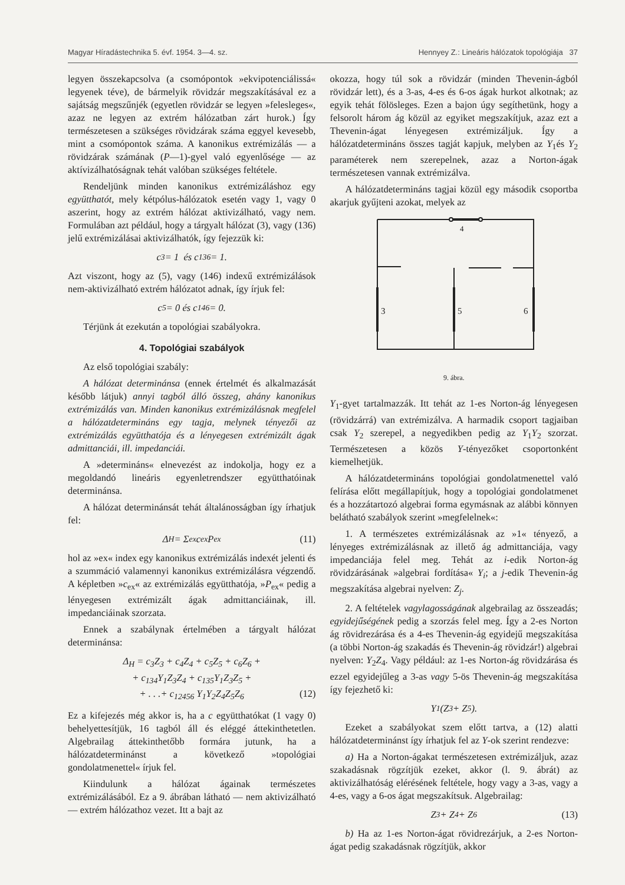Magyar Híradástechnika 5. évf. 1954. 3—4. sz. Hennyey Z.: Lineáris hálózatok topológiája 37
legyen összekapcsolva (a csomópontok »ekvipotenciálissá« legyenek téve), de bármelyik rövidzár megszakításával ez a sajátság megszűnjék (egyetlen rövidzár se legyen »felesleges«, azaz ne legyen az extrém hálózatban zárt hurok.) Így természetesen a szükséges rövidzárak száma eggyel kevesebb, mint a csomópontok száma. A kanonikus extrémizálás — a rövidzárak számának (P—1)-gyel való egyenlősége — az aktívizálhatóságnak tehát valóban szükséges feltétele.
Rendeljünk minden kanonikus extrémizáláshoz egy együtthatót, mely kétpólus-hálózatok esetén vagy 1, vagy 0 aszerint, hogy az extrém hálózat aktivizálható, vagy nem. Formulában azt például, hogy a tárgyalt hálózat (3), vagy (136) jelű extrémizálásai aktivizálhatók, így fejezzük ki:
c<sub>3</sub> = 1 és c<sub>136</sub> = 1.
Azt viszont, hogy az (5), vagy (146) indexű extrémizálások nem-aktivizálható extrém hálózatot adnak, így írjuk fel:
c<sub>5</sub> = 0 és c<sub>146</sub> = 0.
Térjünk át ezekután a topológiai szabályokra.
4. Topológiai szabályok
Az első topológiai szabály:
A hálózat determinánsa (ennek értelmét és alkalmazását később látjuk) annyi tagból álló összeg, ahány kanonikus extrémizálás van. Minden kanonikus extrémizálásnak megfelel a hálózatdetermináns egy tagja, melynek tényezői az extrémizálás együtthatója és a lényegesen extrémizált ágak admittanciái, ill. impedanciái.
A »determináns« elnevezést az indokolja, hogy ez a megoldandó lineáris egyenletrendszer együtthatóinak determinánsa.
A hálózat determinánsát tehát általánosságban így írhatjuk fel:
Δ<sub>H</sub> = Σ<sub>ex</sub> c<sub>ex</sub> P<sub>ex</sub> (11)
hol az »ex« index egy kanonikus extrémizálás indexét jelenti és a szummáció valamennyi kanonikus extrémizálásra végzendő. A képletben »c<sub>ex</sub>« az extrémizálás együtthatója, »P<sub>ex</sub>« pedig a lényegesen extrémizált ágak admittanciáinak, ill. impedanciáinak szorzata.
Ennek a szabálynak értelmében a tárgyalt hálózat determinánsa:
Δ<sub>H</sub> = c<sub>3</sub>Z<sub>3</sub> + c<sub>4</sub>Z<sub>4</sub> + c<sub>5</sub>Z<sub>5</sub> + c<sub>6</sub>Z<sub>6</sub> +
+ c<sub>134</sub>Y<sub>1</sub>Z<sub>3</sub>Z<sub>4</sub> + c<sub>135</sub>Y<sub>1</sub>Z<sub>3</sub>Z<sub>5</sub> +
+ . . .+ c<sub>12456</sub> Y<sub>1</sub>Y<sub>2</sub>Z<sub>4</sub>Z<sub>5</sub>Z<sub>6</sub> (12)
Ez a kifejezés még akkor is, ha a c együtthatókat (1 vagy 0) behelyettesítjük, 16 tagból áll és eléggé áttekinthetetlen. Algebrailag áttekinthetőbb formára jutunk, ha a hálózatdeterminánst a következő »topológiai gondolatmenettel« írjuk fel.
Kiindulunk a hálózat ágainak természetes extrémizálásából. Ez a 9. ábrában látható — nem aktivizálható — extrém hálózathoz vezet. Itt a bajt az
okozza, hogy túl sok a rövidzár (minden Thevenin-ágból rövidzár lett), és a 3-as, 4-es és 6-os ágak hurkot alkotnak; az egyik tehát fölösleges. Ezen a bajon úgy segíthetünk, hogy a felsorolt három ág közül az egyiket megszakítjuk, azaz ezt a Thevenin-ágat lényegesen extrémizáljuk. Így a hálózatdetermináns összes tagját kapjuk, melyben az Y<sub>1</sub>és Y<sub>2</sub> paraméterek nem szerepelnek, azaz a Norton-ágak természetesen vannak extrémizálva.
A hálózatdetermináns tagjai közül egy második csoportba akarjuk gyűjteni azokat, melyek az
4
3
5
6
9. ábra.
Y<sub>1</sub>-gyet tartalmazzák. Itt tehát az 1-es Norton-ág lényegesen (rövidzárrá) van extrémizálva. A harmadik csoport tagjaiban csak Y<sub>2</sub> szerepel, a negyedikben pedig az Y<sub>1</sub>Y<sub>2</sub> szorzat. Természetesen a közös Y-tényezőket csoportonként kiemelhetjük.
A hálózatdetermináns topológiai gondolatmenettel való felírása előtt megállapítjuk, hogy a topológiai gondolatmenet és a hozzátartozó algebrai forma egymásnak az alábbi könnyen belátható szabályok szerint »megfelelnek«:
1. A természetes extrémizálásnak az »1« tényező, a lényeges extrémizálásnak az illető ág admittanciája, vagy impedanciája felel meg. Tehát az i-edik Norton-ág rövidzárásának »algebrai fordítása« Y<sub>i</sub>; a j-edik Thevenin-ág megszakítása algebrai nyelven: Z<sub>j</sub>.
2. A feltételek vagylagosságának algebrailag az összeadás; egyidejűségének pedig a szorzás felel meg. Így a 2-es Norton ág rövidrezárása és a 4-es Thevenin-ág egyidejű megszakítása (a többi Norton-ág szakadás és Thevenin-ág rövidzár!) algebrai nyelven: Y<sub>2</sub>Z<sub>4</sub>. Vagy például: az 1-es Norton-ág rövidzárása és ezzel egyidejűleg a 3-as vagy 5-ös Thevenin-ág megszakítása így fejezhető ki:
Y<sub>1</sub>(Z<sub>3</sub> + Z<sub>5</sub>).
Ezeket a szabályokat szem előtt tartva, a (12) alatti hálózatdeterminánst így írhatjuk fel az Y-ok szerint rendezve:
a) Ha a Norton-ágakat természetesen extrémizáljuk, azaz szakadásnak rögzítjük ezeket, akkor (l. 9. ábrát) az aktivizálhatóság elérésének feltétele, hogy vagy a 3-as, vagy a 4-es, vagy a 6-os ágat megszakítsuk. Algebrailag:
Z<sub>3</sub> + Z<sub>4</sub> + Z<sub>6</sub> (13)
b) Ha az 1-es Norton-ágat rövidrezárjuk, a 2-es Norton-ágat pedig szakadásnak rögzítjük, akkor